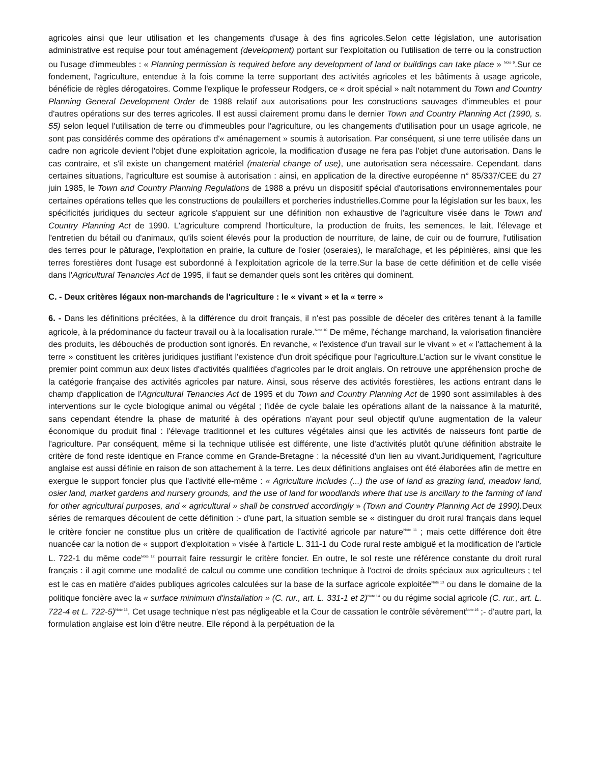agricoles ainsi que leur utilisation et les changements d'usage à des fins agricoles.Selon cette législation, une autorisation administrative est requise pour tout aménagement (development) portant sur l'exploitation ou l'utilisation de terre ou la construction ou l'usage d'immeubles : « Planning permission is required before any development of land or buildings can take place » <sup>Note 9</sup>.Sur ce fondement, l'agriculture, entendue à la fois comme la terre supportant des activités agricoles et les bâtiments à usage agricole, bénéficie de règles dérogatoires. Comme l'explique le professeur Rodgers, ce « droit spécial » naît notamment du Town and Country Planning General Development Order de 1988 relatif aux autorisations pour les constructions sauvages d'immeubles et pour d'autres opérations sur des terres agricoles. Il est aussi clairement promu dans le dernier Town and Country Planning Act (1990, s. 55) selon lequel l'utilisation de terre ou d'immeubles pour l'agriculture, ou les changements d'utilisation pour un usage agricole, ne sont pas considérés comme des opérations d'« aménagement » soumis à autorisation. Par conséquent, si une terre utilisée dans un cadre non agricole devient l'objet d'une exploitation agricole, la modification d'usage ne fera pas l'objet d'une autorisation. Dans le cas contraire, et s'il existe un changement matériel (material change of use), une autorisation sera nécessaire. Cependant, dans certaines situations, l'agriculture est soumise à autorisation : ainsi, en application de la directive européenne n° 85/337/CEE du 27 juin 1985, le Town and Country Planning Regulations de 1988 a prévu un dispositif spécial d'autorisations environnementales pour certaines opérations telles que les constructions de poulaillers et porcheries industrielles.Comme pour la législation sur les baux, les spécificités juridiques du secteur agricole s'appuient sur une définition non exhaustive de l'agriculture visée dans le Town and Country Planning Act de 1990. L'agriculture comprend l'horticulture, la production de fruits, les semences, le lait, l'élevage et l'entretien du bétail ou d'animaux, qu'ils soient élevés pour la production de nourriture, de laine, de cuir ou de fourrure, l'utilisation des terres pour le pâturage, l'exploitation en prairie, la culture de l'osier (oseraies), le maraîchage, et les pépinières, ainsi que les terres forestières dont l'usage est subordonné à l'exploitation agricole de la terre.Sur la base de cette définition et de celle visée dans l'Agricultural Tenancies Act de 1995, il faut se demander quels sont les critères qui dominent.
C. - Deux critères légaux non-marchands de l'agriculture : le « vivant » et la « terre »
6. - Dans les définitions précitées, à la différence du droit français, il n'est pas possible de déceler des critères tenant à la famille agricole, à la prédominance du facteur travail ou à la localisation rurale.<sup>Note 10</sup> De même, l'échange marchand, la valorisation financière des produits, les débouchés de production sont ignorés. En revanche, « l'existence d'un travail sur le vivant » et « l'attachement à la terre » constituent les critères juridiques justifiant l'existence d'un droit spécifique pour l'agriculture.L'action sur le vivant constitue le premier point commun aux deux listes d'activités qualifiées d'agricoles par le droit anglais. On retrouve une appréhension proche de la catégorie française des activités agricoles par nature. Ainsi, sous réserve des activités forestières, les actions entrant dans le champ d'application de l'Agricultural Tenancies Act de 1995 et du Town and Country Planning Act de 1990 sont assimilables à des interventions sur le cycle biologique animal ou végétal ; l'idée de cycle balaie les opérations allant de la naissance à la maturité, sans cependant étendre la phase de maturité à des opérations n'ayant pour seul objectif qu'une augmentation de la valeur économique du produit final : l'élevage traditionnel et les cultures végétales ainsi que les activités de naisseurs font partie de l'agriculture. Par conséquent, même si la technique utilisée est différente, une liste d'activités plutôt qu'une définition abstraite le critère de fond reste identique en France comme en Grande-Bretagne : la nécessité d'un lien au vivant.Juridiquement, l'agriculture anglaise est aussi définie en raison de son attachement à la terre. Les deux définitions anglaises ont été élaborées afin de mettre en exergue le support foncier plus que l'activité elle-même : « Agriculture includes (...) the use of land as grazing land, meadow land, osier land, market gardens and nursery grounds, and the use of land for woodlands where that use is ancillary to the farming of land for other agricultural purposes, and « agricultural » shall be construed accordingly » (Town and Country Planning Act de 1990). Deux séries de remarques découlent de cette définition :- d'une part, la situation semble se « distinguer du droit rural français dans lequel le critère foncier ne constitue plus un critère de qualification de l'activité agricole par nature<sup>Note 11</sup> ; mais cette différence doit être nuancée car la notion de « support d'exploitation » visée à l'article L. 311-1 du Code rural reste ambiguë et la modification de l'article L. 722-1 du même code<sup>Note 12</sup> pourrait faire ressurgir le critère foncier. En outre, le sol reste une référence constante du droit rural français : il agit comme une modalité de calcul ou comme une condition technique à l'octroi de droits spéciaux aux agriculteurs ; tel est le cas en matière d'aides publiques agricoles calculées sur la base de la surface agricole exploitée<sup>Note 13</sup> ou dans le domaine de la politique foncière avec la « surface minimum d'installation » (C. rur., art. L. 331-1 et 2)<sup>Note 14</sup> ou du régime social agricole (C. rur., art. L. 722-4 et L. 722-5)<sup>Note 15</sup>. Cet usage technique n'est pas négligeable et la Cour de cassation le contrôle sévèrement<sup>Note 16</sup> ;- d'autre part, la formulation anglaise est loin d'être neutre. Elle répond à la perpétuation de la